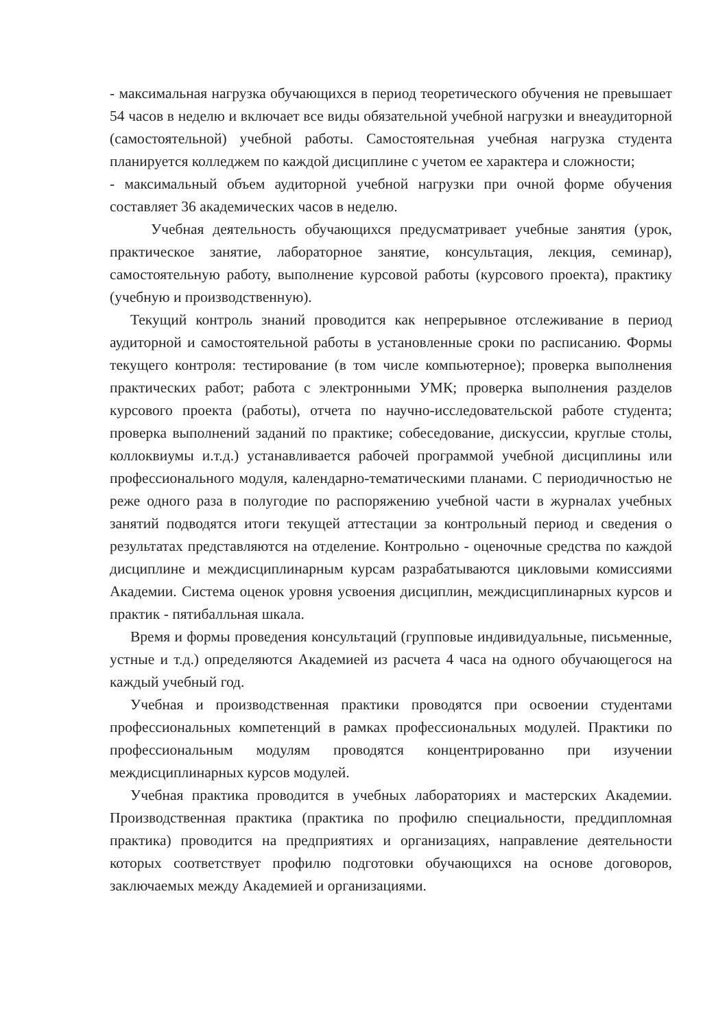- максимальная нагрузка обучающихся в период теоретического обучения не превышает 54 часов в неделю и включает все виды обязательной учебной нагрузки и внеаудиторной (самостоятельной) учебной работы. Самостоятельная учебная нагрузка студента планируется колледжем по каждой дисциплине с учетом ее характера и сложности;
- максимальный объем аудиторной учебной нагрузки при очной форме обучения составляет 36 академических часов в неделю.
Учебная деятельность обучающихся предусматривает учебные занятия (урок, практическое занятие, лабораторное занятие, консультация, лекция, семинар), самостоятельную работу, выполнение курсовой работы (курсового проекта), практику (учебную и производственную).
Текущий контроль знаний проводится как непрерывное отслеживание в период аудиторной и самостоятельной работы в установленные сроки по расписанию. Формы текущего контроля: тестирование (в том числе компьютерное); проверка выполнения практических работ; работа с электронными УМК; проверка выполнения разделов курсового проекта (работы), отчета по научно-исследовательской работе студента; проверка выполнений заданий по практике; собеседование, дискуссии, круглые столы, коллоквиумы и.т.д.) устанавливается рабочей программой учебной дисциплины или профессионального модуля, календарно-тематическими планами. С периодичностью не реже одного раза в полугодие по распоряжению учебной части в журналах учебных занятий подводятся итоги текущей аттестации за контрольный период и сведения о результатах представляются на отделение. Контрольно - оценочные средства по каждой дисциплине и междисциплинарным курсам разрабатываются цикловыми комиссиями Академии. Система оценок уровня усвоения дисциплин, междисциплинарных курсов и практик - пятибалльная шкала.
Время и формы проведения консультаций (групповые индивидуальные, письменные, устные и т.д.) определяются Академией из расчета 4 часа на одного обучающегося на каждый учебный год.
Учебная и производственная практики проводятся при освоении студентами профессиональных компетенций в рамках профессиональных модулей. Практики по профессиональным модулям проводятся концентрированно при изучении междисциплинарных курсов модулей.
Учебная практика проводится в учебных лабораториях и мастерских Академии. Производственная практика (практика по профилю специальности, преддипломная практика) проводится на предприятиях и организациях, направление деятельности которых соответствует профилю подготовки обучающихся на основе договоров, заключаемых между Академией и организациями.